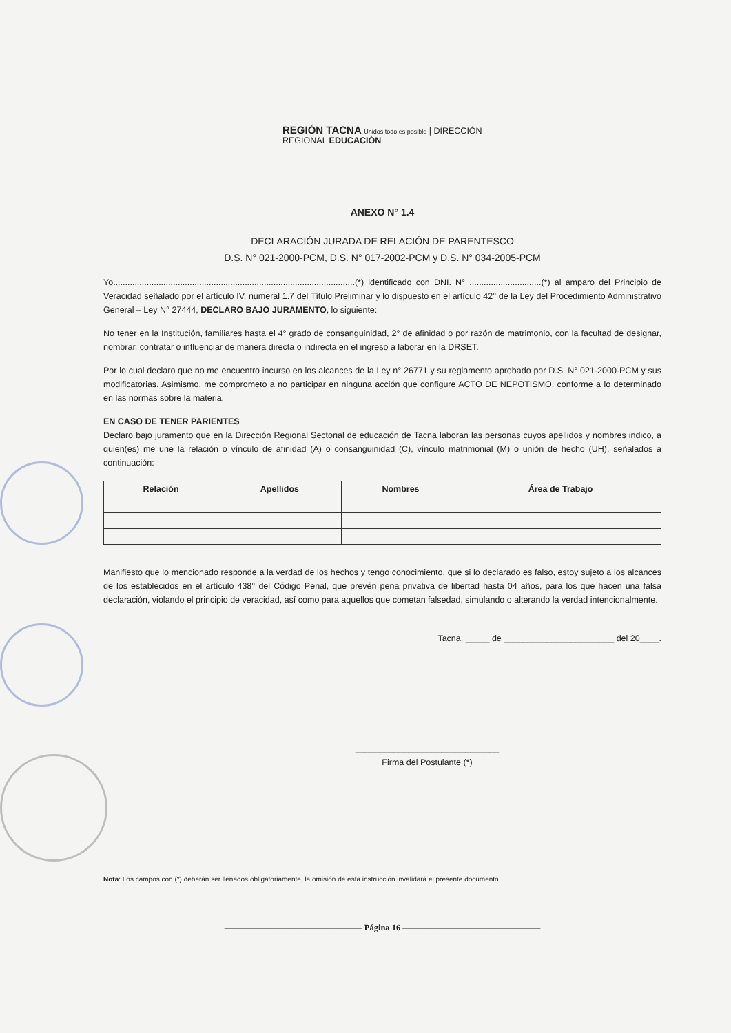REGIÓN TACNA Unidos todo es posible | DIRECCIÓN REGIONAL EDUCACIÓN
ANEXO N° 1.4
DECLARACIÓN JURADA DE RELACIÓN DE PARENTESCO
D.S. N° 021-2000-PCM, D.S. N° 017-2002-PCM y D.S. N° 034-2005-PCM
Yo.....................................................................................................(*) identificado con DNI. N° ..............................(*) al amparo del Principio de Veracidad señalado por el artículo IV, numeral 1.7 del Título Preliminar y lo dispuesto en el artículo 42° de la Ley del Procedimiento Administrativo General – Ley N° 27444, DECLARO BAJO JURAMENTO, lo siguiente:
No tener en la Institución, familiares hasta el 4° grado de consanguinidad, 2° de afinidad o por razón de matrimonio, con la facultad de designar, nombrar, contratar o influenciar de manera directa o indirecta en el ingreso a laborar en la DRSET.
Por lo cual declaro que no me encuentro incurso en los alcances de la Ley n° 26771 y su reglamento aprobado por D.S. N° 021-2000-PCM y sus modificatorias. Asimismo, me comprometo a no participar en ninguna acción que configure ACTO DE NEPOTISMO, conforme a lo determinado en las normas sobre la materia.
EN CASO DE TENER PARIENTES
Declaro bajo juramento que en la Dirección Regional Sectorial de educación de Tacna laboran las personas cuyos apellidos y nombres indico, a quien(es) me une la relación o vínculo de afinidad (A) o consanguinidad (C), vínculo matrimonial (M) o unión de hecho (UH), señalados a continuación:
| Relación | Apellidos | Nombres | Área de Trabajo |
| --- | --- | --- | --- |
Manifiesto que lo mencionado responde a la verdad de los hechos y tengo conocimiento, que si lo declarado es falso, estoy sujeto a los alcances de los establecidos en el artículo 438° del Código Penal, que prevén pena privativa de libertad hasta 04 años, para los que hacen una falsa declaración, violando el principio de veracidad, así como para aquellos que cometan falsedad, simulando o alterando la verdad intencionalmente.
Tacna, _____ de _______________________ del 20____.
______________________________
Firma del Postulante (*)
Nota: Los campos con (*) deberán ser llenados obligatoriamente, la omisión de esta instrucción invalidará el presente documento.
———————————————— Página 16 ————————————————